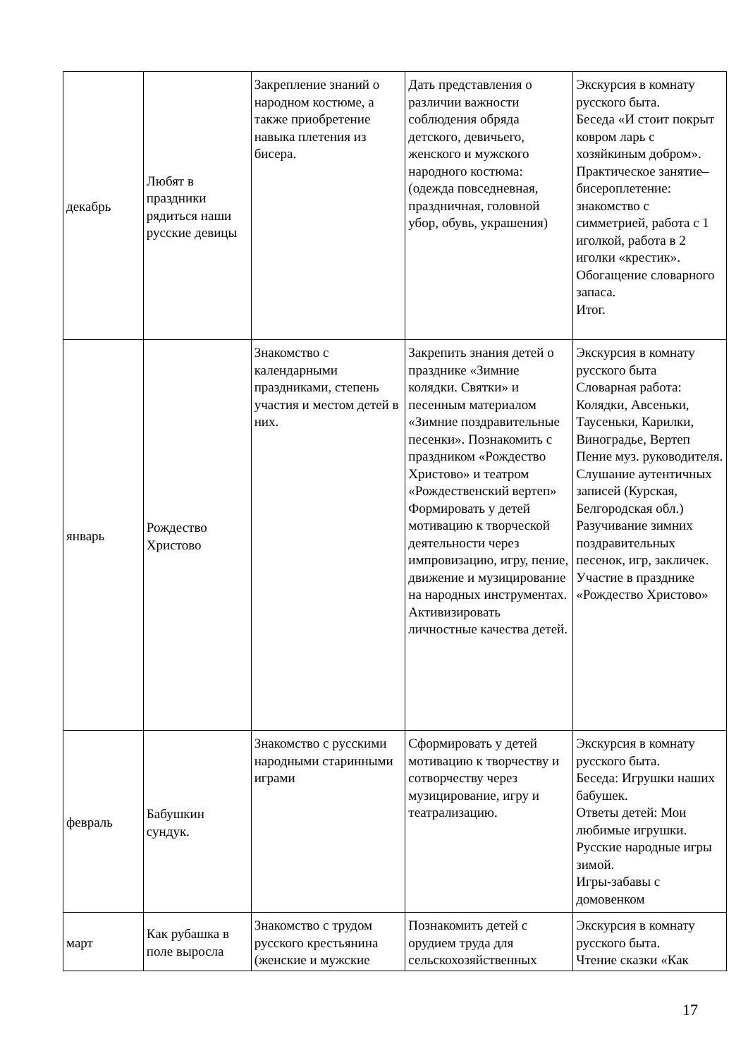| декабрь | Любят в праздники рядиться наши русские девицы | Закрепление знаний о народном костюме, а также приобретение навыка плетения из бисера. | Дать представления о различии важности соблюдения обряда детского, девичьего, женского и мужского народного костюма: (одежда повседневная, праздничная, головной убор, обувь, украшения) | Экскурсия в комнату русского быта. Беседа «И стоит покрыт ковром ларь с хозяйкиным добром». Практическое занятие– бисероплетение: знакомство с симметрией, работа с 1 иголкой, работа в 2 иголки «крестик». Обогащение словарного запаса. Итог. |
| январь | Рождество Христово | Знакомство с календарными праздниками, степень участия и местом детей в них. | Закрепить знания детей о празднике «Зимние колядки. Святки» и песенным материалом «Зимние поздравительные песенки». Познакомить с праздником «Рождество Христово» и театром «Рождественский вертеп» Формировать у детей мотивацию к творческой деятельности через импровизацию, игру, пение, движение и музицирование на народных инструментах. Активизировать личностные качества детей. | Экскурсия в комнату русского быта Словарная работа: Колядки, Авсеньки, Таусеньки, Карилки, Виноградье, Вертеп Пение муз. руководителя. Слушание аутентичных записей (Курская, Белгородская обл.) Разучивание зимних поздравительных песенок, игр, закличек. Участие в празднике «Рождество Христово» |
| февраль | Бабушкин сундук. | Знакомство с русскими народными старинными играми | Сформировать у детей мотивацию к творчеству и сотворчеству через музицирование, игру и театрализацию. | Экскурсия в комнату русского быта. Беседа: Игрушки наших бабушек. Ответы детей: Мои любимые игрушки. Русские народные игры зимой. Игры-забавы с домовенком |
| март | Как рубашка в поле выросла | Знакомство с трудом русского крестьянина (женские и мужские | Познакомить детей с орудием труда для сельскохозяйственных | Экскурсия в комнату русского быта. Чтение сказки «Как |
17